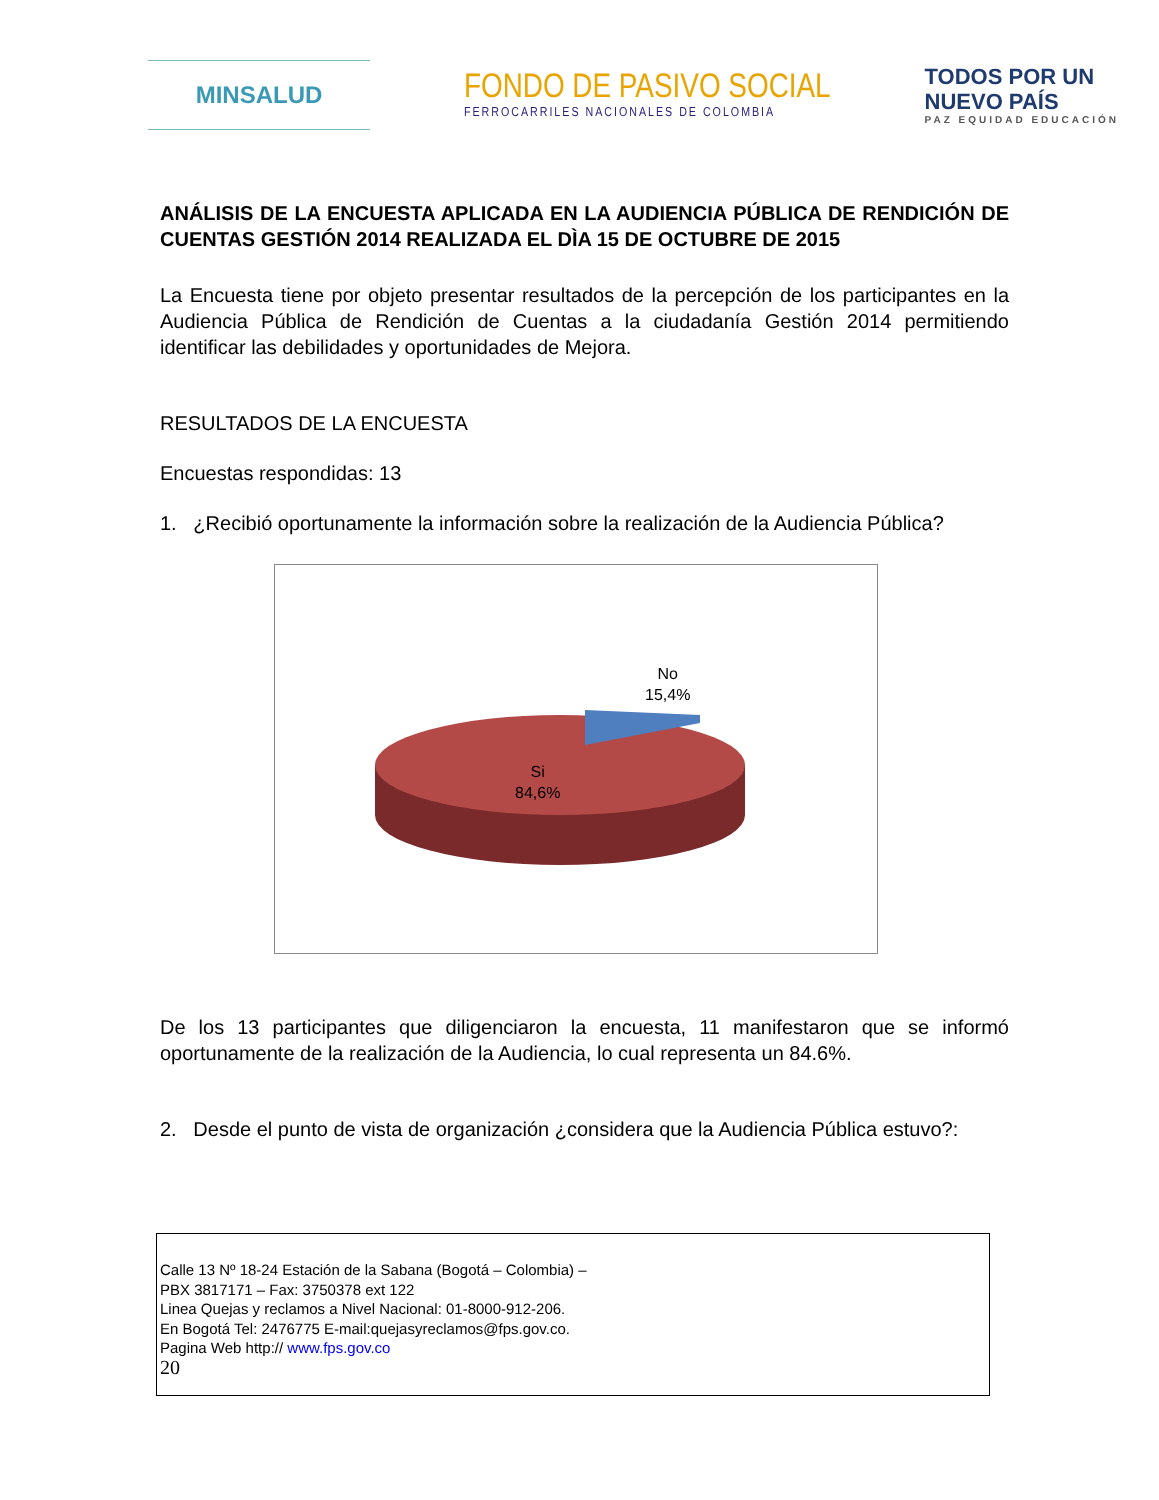MINSALUD
FONDO DE PASIVO SOCIAL
FERROCARRILES NACIONALES DE COLOMBIA
TODOS POR UN
NUEVO PAÍS
PAZ EQUIDAD EDUCACIÓN
ANÁLISIS DE LA ENCUESTA APLICADA EN LA AUDIENCIA PÚBLICA DE RENDICIÓN DE CUENTAS GESTIÓN 2014 REALIZADA EL DÌA 15 DE OCTUBRE DE 2015
La Encuesta tiene por objeto presentar resultados de la percepción de los participantes en la Audiencia Pública de Rendición de Cuentas a la ciudadanía Gestión 2014 permitiendo identificar las debilidades y oportunidades de Mejora.
RESULTADOS DE LA ENCUESTA
Encuestas respondidas: 13
1. ¿Recibió oportunamente la información sobre la realización de la Audiencia Pública?
No
15,4%
Si
84,6%
De los 13 participantes que diligenciaron la encuesta, 11 manifestaron que se informó oportunamente de la realización de la Audiencia, lo cual representa un 84.6%.
2. Desde el punto de vista de organización ¿considera que la Audiencia Pública estuvo?:
Calle 13 Nº 18-24 Estación de la Sabana (Bogotá – Colombia) –
PBX 3817171 – Fax: 3750378 ext 122
Linea Quejas y reclamos a Nivel Nacional: 01-8000-912-206.
En Bogotá Tel: 2476775 E-mail:quejasyreclamos@fps.gov.co.
Pagina Web http:// www.fps.gov.co
20